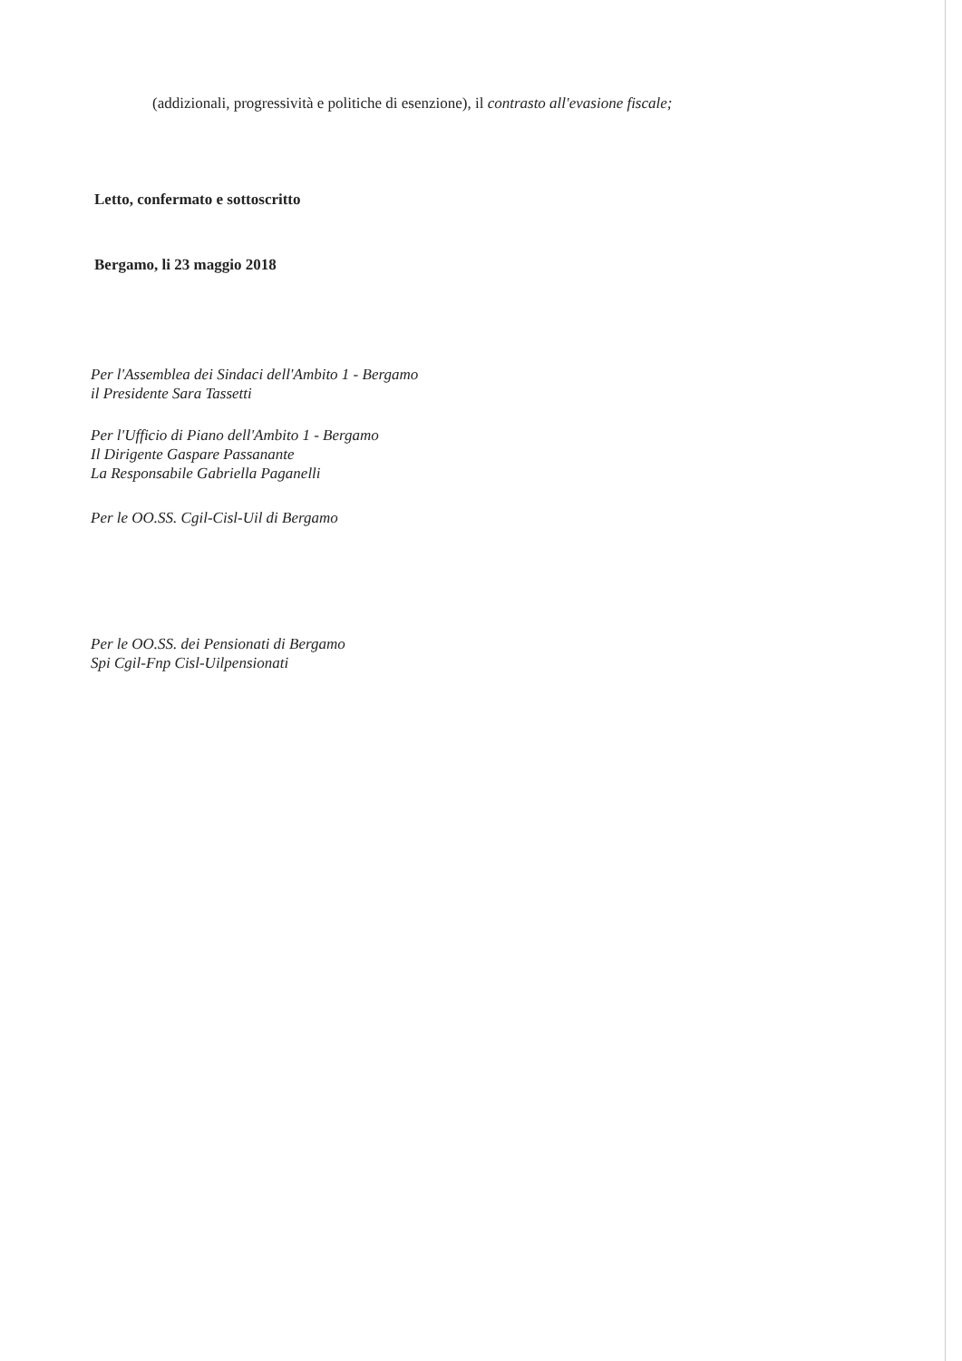(addizionali, progressività e politiche di esenzione), il contrasto all'evasione fiscale;
Letto, confermato e sottoscritto
Bergamo, li 23 maggio 2018
Per l'Assemblea dei Sindaci dell'Ambito 1 - Bergamo
il Presidente Sara Tassetti
Per l'Ufficio di Piano dell'Ambito 1 - Bergamo
Il Dirigente Gaspare Passanante
La Responsabile Gabriella Paganelli
Per le OO.SS. Cgil-Cisl-Uil di Bergamo
Per le OO.SS. dei Pensionati di Bergamo
Spi Cgil-Fnp Cisl-Uilpensionati